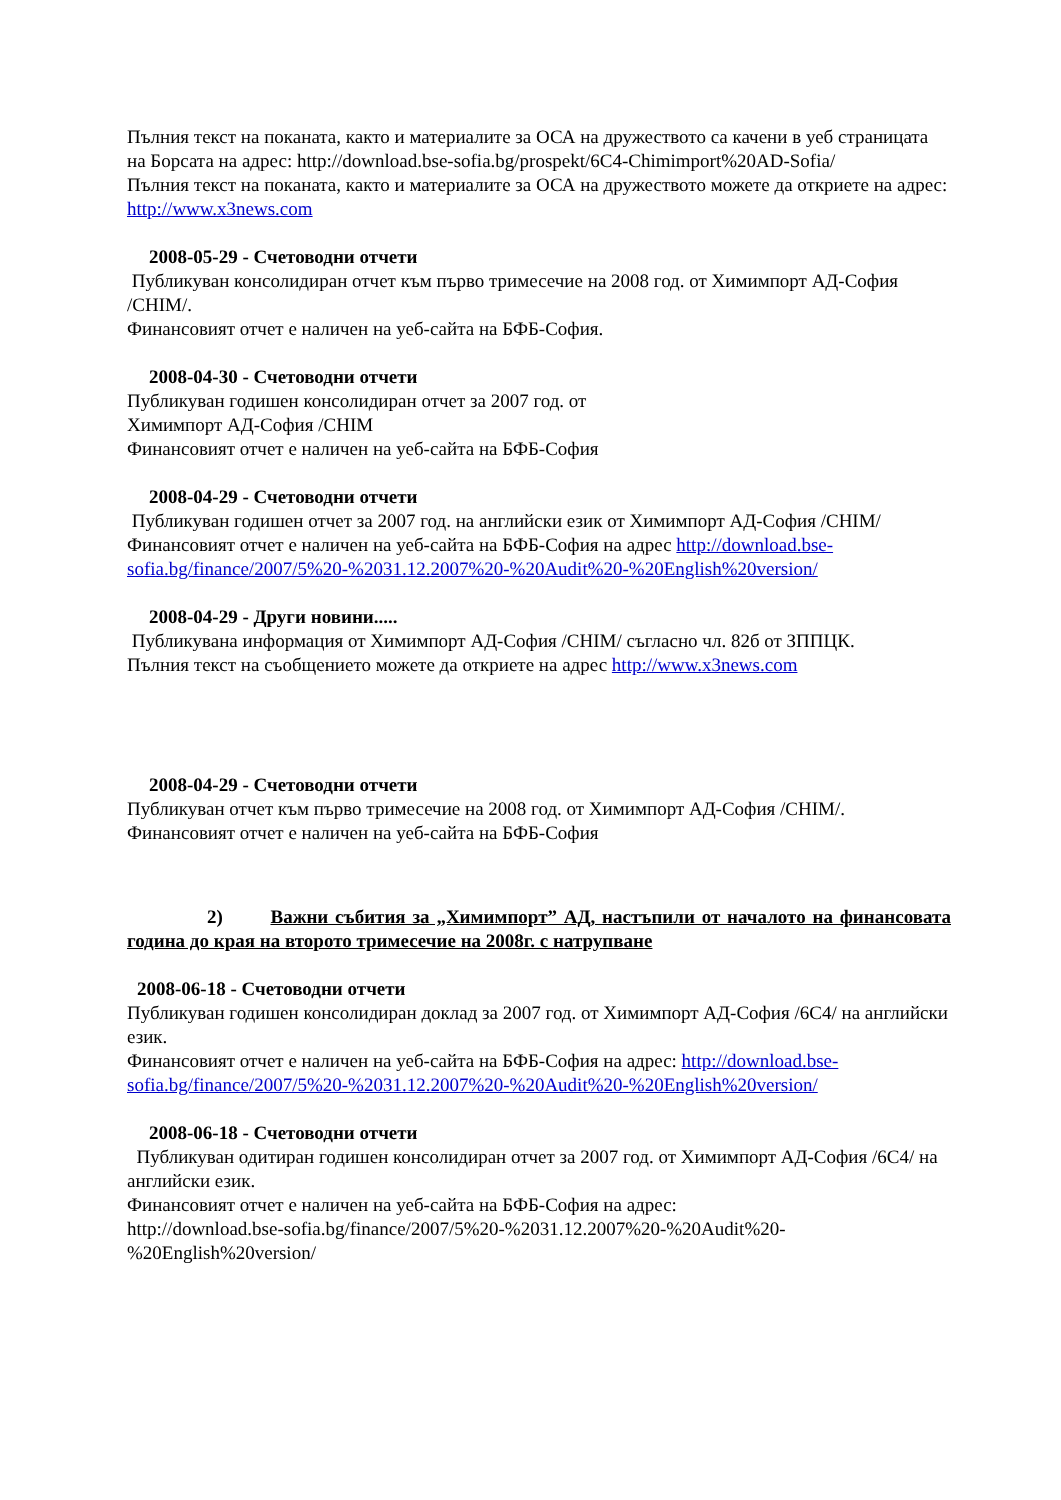Пълния текст на поканата, както и материалите за ОСА на дружеството са качени в уеб страницата на Борсата на адрес: http://download.bse-sofia.bg/prospekt/6C4-Chimimport%20AD-Sofia/
Пълния текст на поканата, както и материалите за ОСА на дружеството можете да откриете на адрес: http://www.x3news.com
2008-05-29 - Счетоводни отчети
Публикуван консолидиран отчет към първо тримесечие на 2008 год. от Химимпорт АД-София /CHIM/.
Финансовият отчет е наличен на уеб-сайта на БФБ-София.
2008-04-30 - Счетоводни отчети
Публикуван годишен консолидиран отчет за 2007 год. от
Химимпорт АД-София /CHIM
Финансовият отчет е наличен на уеб-сайта на БФБ-София
2008-04-29 - Счетоводни отчети
Публикуван годишен отчет за 2007 год. на английски език от Химимпорт АД-София /CHIM/
Финансовият отчет е наличен на уеб-сайта на БФБ-София на адрес http://download.bse-sofia.bg/finance/2007/5%20-%2031.12.2007%20-%20Audit%20-%20English%20version/
2008-04-29 - Други новини.....
Публикувана информация от Химимпорт АД-София /CHIM/ съгласно чл. 82б от ЗППЦК.
Пълния текст на съобщението можете да откриете на адрес http://www.x3news.com
2008-04-29 - Счетоводни отчети
Публикуван отчет към първо тримесечие на 2008 год. от Химимпорт АД-София /CHIM/.
Финансовият отчет е наличен на уеб-сайта на БФБ-София
2) Важни събития за „Химимпорт” АД, настъпили от началото на финансовата година до края на второто тримесечие на 2008г. с натрупване
2008-06-18 - Счетоводни отчети
Публикуван годишен консолидиран доклад за 2007 год. от Химимпорт АД-София /6C4/ на английски език.
Финансовият отчет е наличен на уеб-сайта на БФБ-София на адрес: http://download.bse-sofia.bg/finance/2007/5%20-%2031.12.2007%20-%20Audit%20-%20English%20version/
2008-06-18 - Счетоводни отчети
Публикуван одитиран годишен консолидиран отчет за 2007 год. от Химимпорт АД-София /6C4/ на английски език.
Финансовият отчет е наличен на уеб-сайта на БФБ-София на адрес:
http://download.bse-sofia.bg/finance/2007/5%20-%2031.12.2007%20-%20Audit%20-%20English%20version/